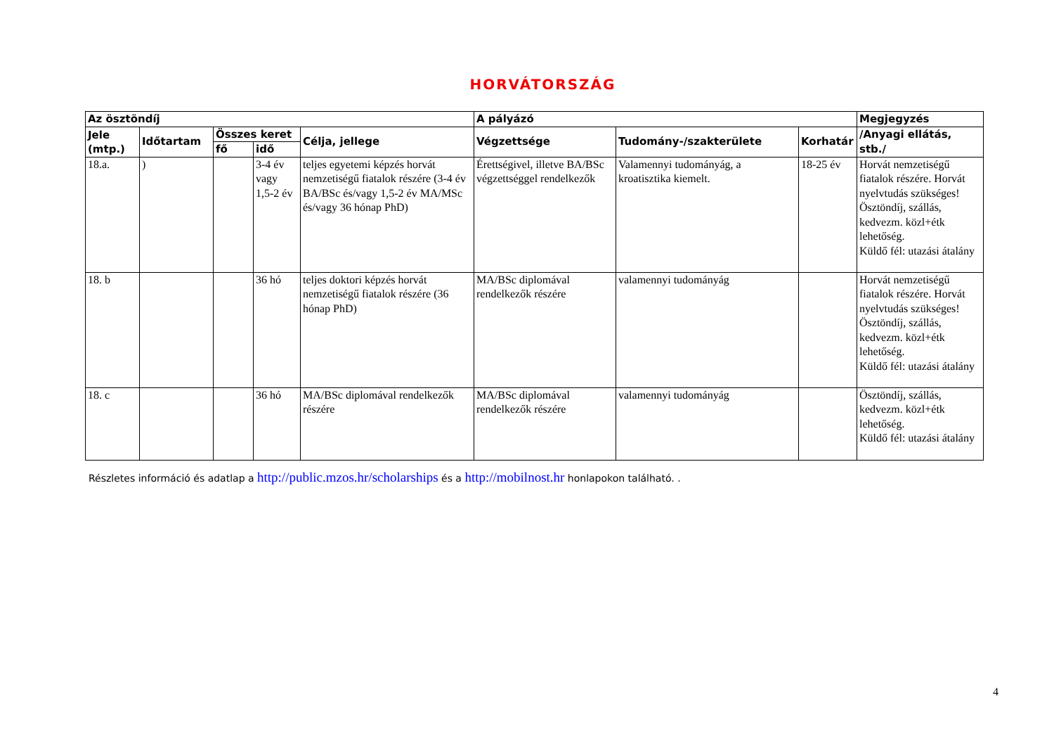HORVÁTORSZÁG
| Az ösztöndíj | | | | | A pályázó | | | Megjegyzés |
| --- | --- | --- | --- | --- | --- | --- | --- | --- |
| Jele (mtp.) | Időtartam | Összes keret | | Célja, jellege | Végzettsége | Tudomány-/szakterülete | Korhatár | /Anyagi ellátás, stb./ |
| | | fő | idő | | | | | |
| 18.a. | ) | | 3-4 év vagy 1,5-2 év | teljes egyetemi képzés horvát nemzetiségű fiatalok részére (3-4 év BA/BSc és/vagy 1,5-2 év MA/MSc és/vagy 36 hónap PhD) | Érettségivel, illetve BA/BSc végzettséggel rendelkezők | Valamennyi tudományág, a kroatisztika kiemelt. | 18-25 év | Horvát nemzetiségű fiatalok részére. Horvát nyelvtudás szükséges! Ösztöndíj, szállás, kedvezm. közl+étk lehetőség. Küldő fél: utazási átalány |
| 18. b | | | 36 hó | teljes doktori képzés horvát nemzetiségű fiatalok részére (36 hónap PhD) | MA/BSc diplomával rendelkezők részére | valamennyi tudományág | | Horvát nemzetiségű fiatalok részére. Horvát nyelvtudás szükséges! Ösztöndíj, szállás, kedvezm. közl+étk lehetőség. Küldő fél: utazási átalány |
| 18. c | | | 36 hó | MA/BSc diplomával rendelkezők részére | MA/BSc diplomával rendelkezők részére | valamennyi tudományág | | Ösztöndíj, szállás, kedvezm. közl+étk lehetőség. Küldő fél: utazási átalány |
Részletes információ és adatlap a http://public.mzos.hr/scholarships és a http://mobilnost.hr honlapokon található. .
4